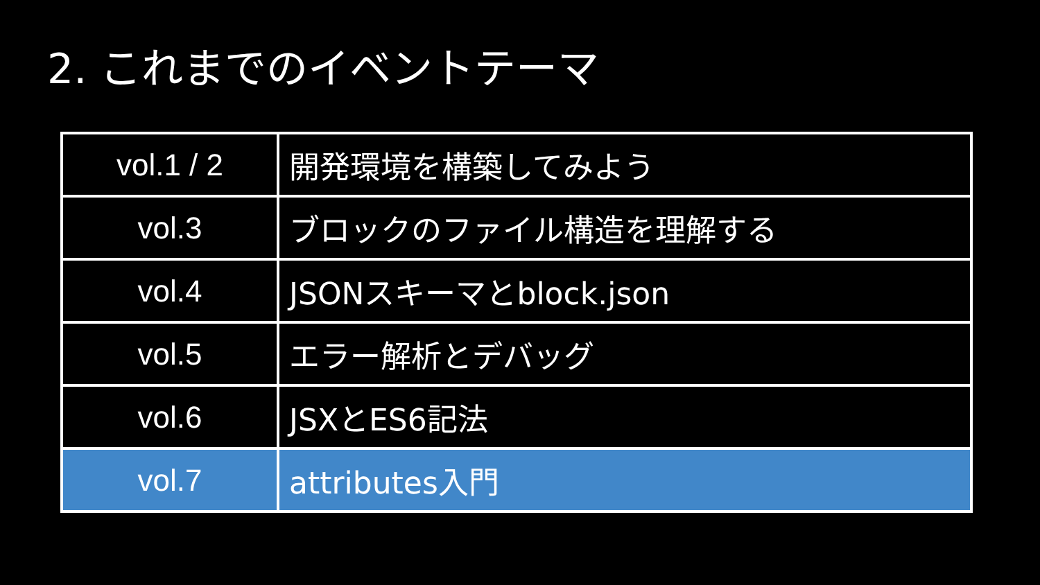2. これまでのイベントテーマ
| vol.1 / 2 | 開発環境を構築してみよう |
| vol.3 | ブロックのファイル構造を理解する |
| vol.4 | JSONスキーマとblock.json |
| vol.5 | エラー解析とデバッグ |
| vol.6 | JSXとES6記法 |
| vol.7 | attributes入門 |